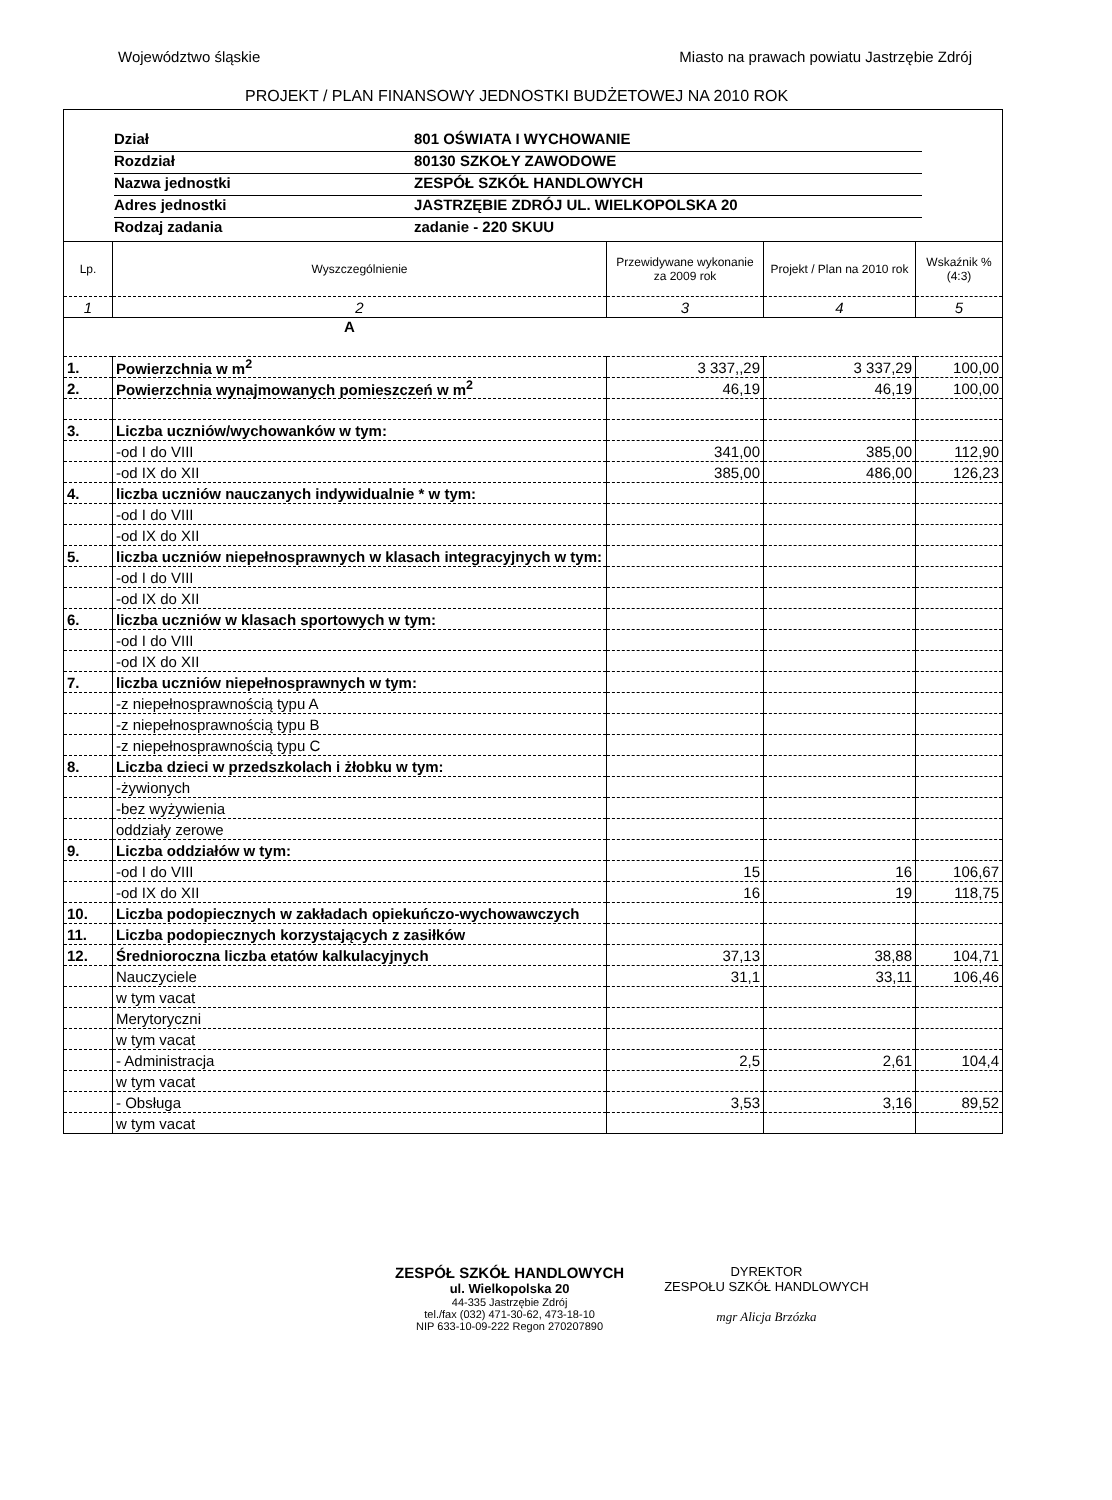Województwo śląskie Miasto na prawach powiatu Jastrzębie Zdrój
PROJEKT / PLAN FINANSOWY JEDNOSTKI BUDŻETOWEJ NA 2010 ROK
Dział 801 OŚWIATA I WYCHOWANIE
Rozdział 80130 SZKOŁY ZAWODOWE
Nazwa jednostki ZESPÓŁ SZKÓŁ HANDLOWYCH
Adres jednostki JASTRZĘBIE ZDRÓJ UL. WIELKOPOLSKA 20
Rodzaj zadania zadanie - 220 SKUU
| Lp. | Wyszczególnienie | Przewidywane wykonanie za 2009 rok | Projekt / Plan na 2010 rok | Wskaźnik % (4:3) |
| --- | --- | --- | --- | --- |
| 1 | 2 | 3 | 4 | 5 |
| A | | | | |
| 1. | Powierzchnia w m<sup>2</sup> | 3 337,,29 | 3 337,29 | 100,00 |
| 2. | Powierzchnia wynajmowanych pomieszczeń w m<sup>2</sup> | 46,19 | 46,19 | 100,00 |
| 3. | Liczba uczniów/wychowanków w tym: | | | |
| | -od I do VIII | 341,00 | 385,00 | 112,90 |
| | -od IX do XII | 385,00 | 486,00 | 126,23 |
| 4. | liczba uczniów nauczanych indywidualnie * w tym: | | | |
| | -od I do VIII | | | |
| | -od IX do XII | | | |
| 5. | liczba uczniów niepełnosprawnych w klasach integracyjnych w tym: | | | |
| | -od I do VIII | | | |
| | -od IX do XII | | | |
| 6. | liczba uczniów w klasach sportowych w tym: | | | |
| | -od I do VIII | | | |
| | -od IX do XII | | | |
| 7. | liczba uczniów niepełnosprawnych w tym: | | | |
| | -z niepełnosprawnością typu A | | | |
| | -z niepełnosprawnością typu B | | | |
| | -z niepełnosprawnością typu C | | | |
| 8. | Liczba dzieci w przedszkolach i żłobku w tym: | | | |
| | -żywionych | | | |
| | -bez wyżywienia | | | |
| | oddziały zerowe | | | |
| 9. | Liczba oddziałów w tym: | | | |
| | -od I do VIII | 15 | 16 | 106,67 |
| | -od IX do XII | 16 | 19 | 118,75 |
| 10. | Liczba podopiecznych w zakładach opiekuńczo-wychowawczych | | | |
| 11. | Liczba podopiecznych korzystających z zasiłków | | | |
| 12. | Średnioroczna liczba etatów kalkulacyjnych | 37,13 | 38,88 | 104,71 |
| | Nauczyciele | 31,1 | 33,11 | 106,46 |
| | w tym vacat | | | |
| | Merytoryczni | | | |
| | w tym vacat | | | |
| | - Administracja | 2,5 | 2,61 | 104,4 |
| | w tym vacat | | | |
| | - Obsługa | 3,53 | 3,16 | 89,52 |
| | w tym vacat | | | |
ZESPÓŁ SZKÓŁ HANDLOWYCH
ul. Wielkopolska 20
44-335 Jastrzębie Zdrój
tel./fax (032) 471-30-62, 473-18-10
NIP 633-10-09-222 Regon 270207890
DYREKTOR
ZESPOŁU SZKÓŁ HANDLOWYCH
mgr Alicja Brzózka